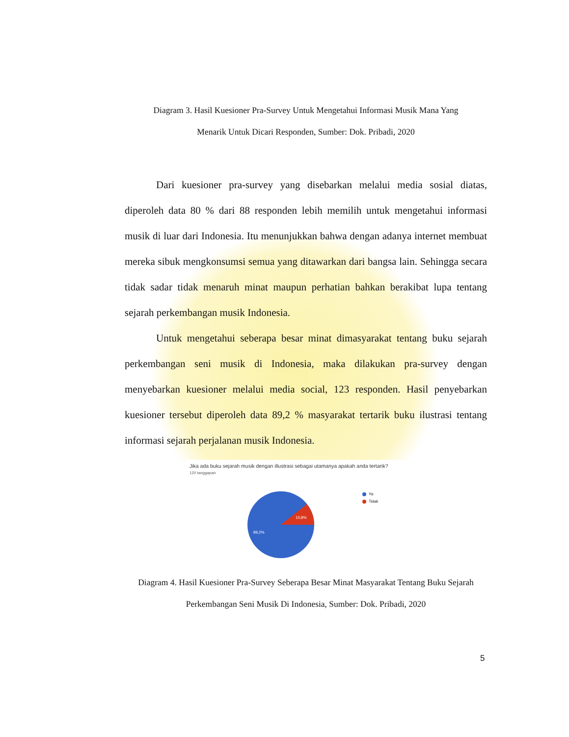Diagram 3. Hasil Kuesioner Pra-Survey Untuk Mengetahui Informasi Musik Mana Yang
Menarik Untuk Dicari Responden, Sumber: Dok. Pribadi, 2020
Dari kuesioner pra-survey yang disebarkan melalui media sosial diatas, diperoleh data 80 % dari 88 responden lebih memilih untuk mengetahui informasi musik di luar dari Indonesia. Itu menunjukkan bahwa dengan adanya internet membuat mereka sibuk mengkonsumsi semua yang ditawarkan dari bangsa lain. Sehingga secara tidak sadar tidak menaruh minat maupun perhatian bahkan berakibat lupa tentang sejarah perkembangan musik Indonesia.
Untuk mengetahui seberapa besar minat dimasyarakat tentang buku sejarah perkembangan seni musik di Indonesia, maka dilakukan pra-survey dengan menyebarkan kuesioner melalui media social, 123 responden. Hasil penyebarkan kuesioner tersebut diperoleh data 89,2 % masyarakat tertarik buku ilustrasi tentang informasi sejarah perjalanan musik Indonesia.
Jika ada buku sejarah musik dengan illustrasi sebagai utamanya apakah anda tertarik?
120 tanggapan
10,8%
89,2%
Ya
Tidak
Diagram 4. Hasil Kuesioner Pra-Survey Seberapa Besar Minat Masyarakat Tentang Buku Sejarah
Perkembangan Seni Musik Di Indonesia, Sumber: Dok. Pribadi, 2020
5